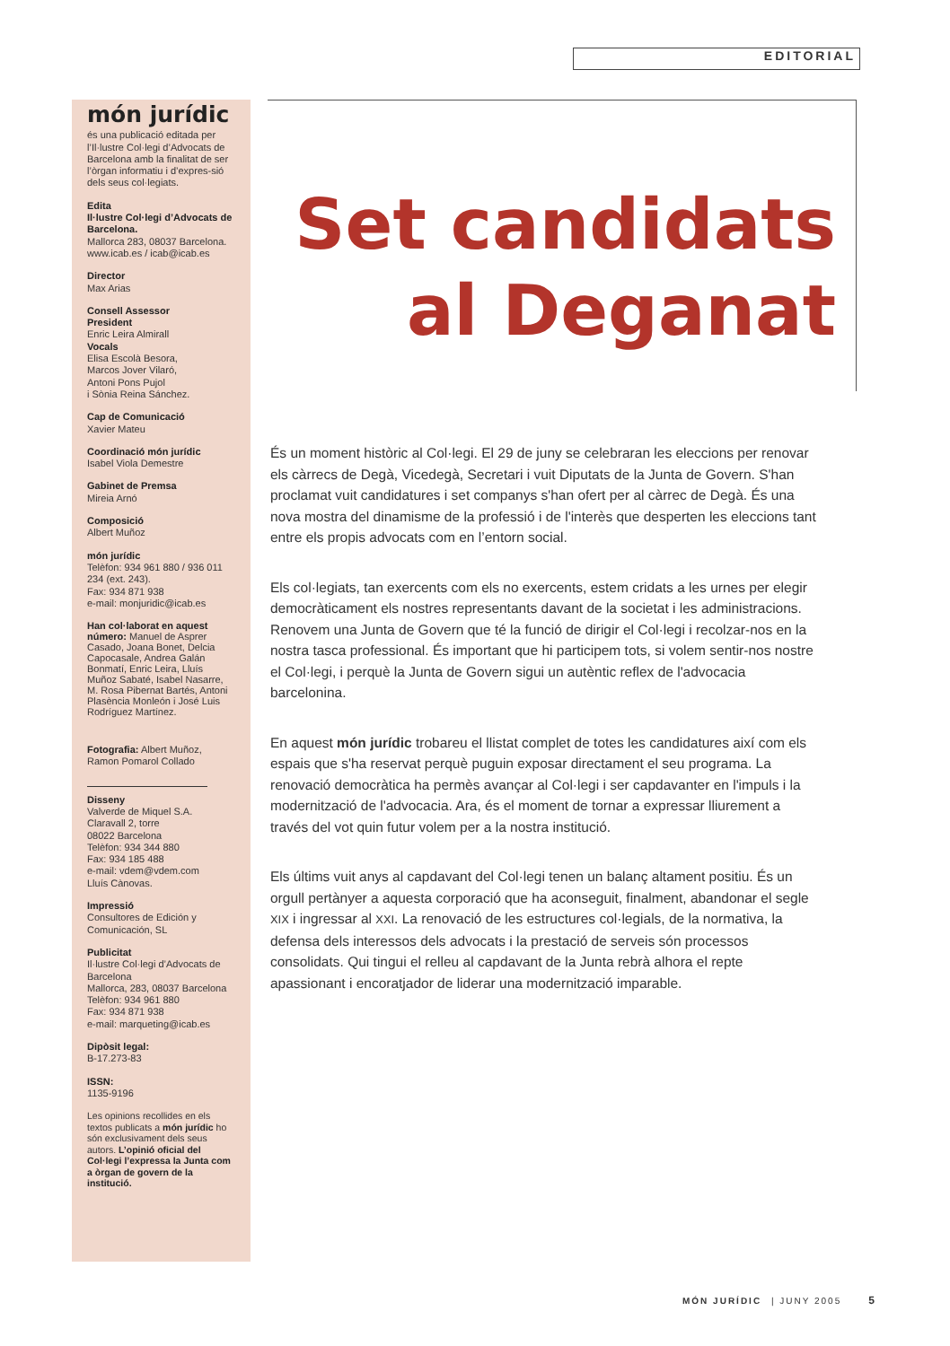EDITORIAL
món jurídic
és una publicació editada per l’Il·lustre Col·legi d’Advocats de Barcelona amb la finalitat de ser l’òrgan informatiu i d’expres-sió dels seus col·legiats.
Edita
Il·lustre Col·legi d’Advocats de Barcelona.
Mallorca 283, 08037 Barcelona.
www.icab.es / icab@icab.es
Director
Max Arias
Consell Assessor
President
Enric Leira Almirall
Vocals
Elisa Escolà Besora,
Marcos Jover Vilaró,
Antoni Pons Pujol
i Sònia Reina Sánchez.
Cap de Comunicació
Xavier Mateu
Coordinació món jurídic
Isabel Viola Demestre
Gabinet de Premsa
Mireia Arnó
Composició
Albert Muñoz
món jurídic
Telèfon: 934 961 880 / 936 011 234 (ext. 243).
Fax: 934 871 938
e-mail: monjuridic@icab.es
Han col·laborat en aquest número: Manuel de Asprer Casado, Joana Bonet, Delcia Capocasale, Andrea Galán Bonmatí, Enric Leira, Lluís Muñoz Sabaté, Isabel Nasarre, M. Rosa Pibernat Bartés, Antoni Plasència Monleón i José Luis Rodríguez Martínez.
Fotografia: Albert Muñoz, Ramon Pomarol Collado
Disseny
Valverde de Miquel S.A.
Claravall 2, torre
08022 Barcelona
Telèfon: 934 344 880
Fax: 934 185 488
e-mail: vdem@vdem.com
Lluís Cànovas.
Impressió
Consultores de Edición y Comunicación, SL
Publicitat
Il·lustre Col·legi d’Advocats de Barcelona
Mallorca, 283, 08037 Barcelona
Telèfon: 934 961 880
Fax: 934 871 938
e-mail: marqueting@icab.es
Dipòsit legal:
B-17.273-83
ISSN:
1135-9196
Les opinions recollides en els textos publicats a món jurídic ho són exclusivament dels seus autors. L’opinió oficial del Col·legi l’expressa la Junta com a òrgan de govern de la institució.
Set candidats
al Deganat
És un moment històric al Col·legi. El 29 de juny se celebraran les eleccions per renovar els càrrecs de Degà, Vicedegà, Secretari i vuit Diputats de la Junta de Govern. S'han proclamat vuit candidatures i set companys s'han ofert per al càrrec de Degà. És una nova mostra del dinamisme de la professió i de l'interès que desperten les eleccions tant entre els propis advocats com en l’entorn social.
Els col·legiats, tan exercents com els no exercents, estem cridats a les urnes per elegir democràticament els nostres representants davant de la societat i les administracions. Renovem una Junta de Govern que té la funció de dirigir el Col·legi i recolzar-nos en la nostra tasca professional. És important que hi participem tots, si volem sentir-nos nostre el Col·legi, i perquè la Junta de Govern sigui un autèntic reflex de l'advocacia barcelonina.
En aquest món jurídic trobareu el llistat complet de totes les candidatures així com els espais que s'ha reservat perquè puguin exposar directament el seu programa. La renovació democràtica ha permès avançar al Col·legi i ser capdavanter en l'impuls i la modernització de l'advocacia. Ara, és el moment de tornar a expressar lliurement a través del vot quin futur volem per a la nostra institució.
Els últims vuit anys al capdavant del Col·legi tenen un balanç altament positiu. És un orgull pertànyer a aquesta corporació que ha aconseguit, finalment, abandonar el segle XIX i ingressar al XXI. La renovació de les estructures col·legials, de la normativa, la defensa dels interessos dels advocats i la prestació de serveis són processos consolidats. Qui tingui el relleu al capdavant de la Junta rebrà alhora el repte apassionant i encoratjador de liderar una modernització imparable.
MÓN JURÍDIC | JUNY 2005 5